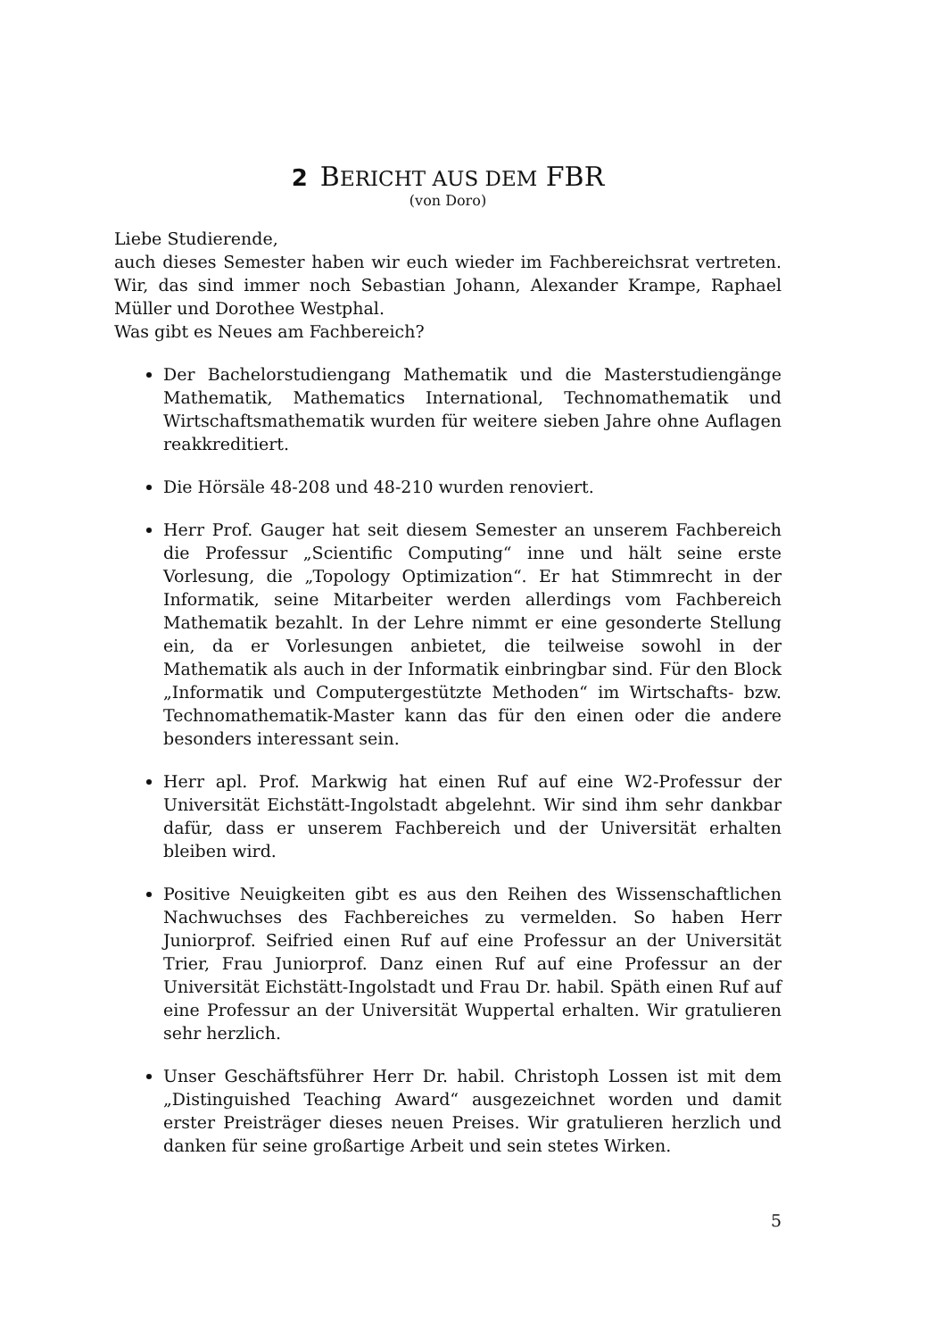2 BERICHT AUS DEM FBR
(von Doro)
Liebe Studierende,
auch dieses Semester haben wir euch wieder im Fachbereichsrat vertreten. Wir, das sind immer noch Sebastian Johann, Alexander Krampe, Raphael Müller und Dorothee Westphal.
Was gibt es Neues am Fachbereich?
Der Bachelorstudiengang Mathematik und die Masterstudiengänge Mathematik, Mathematics International, Technomathematik und Wirtschaftsmathematik wurden für weitere sieben Jahre ohne Auflagen reakkreditiert.
Die Hörsäle 48-208 und 48-210 wurden renoviert.
Herr Prof. Gauger hat seit diesem Semester an unserem Fachbereich die Professur „Scientific Computing“ inne und hält seine erste Vorlesung, die „Topology Optimization“. Er hat Stimmrecht in der Informatik, seine Mitarbeiter werden allerdings vom Fachbereich Mathematik bezahlt. In der Lehre nimmt er eine gesonderte Stellung ein, da er Vorlesungen anbietet, die teilweise sowohl in der Mathematik als auch in der Informatik einbringbar sind. Für den Block „Informatik und Computergestützte Methoden“ im Wirtschafts- bzw. Technomathematik-Master kann das für den einen oder die andere besonders interessant sein.
Herr apl. Prof. Markwig hat einen Ruf auf eine W2-Professur der Universität Eichstätt-Ingolstadt abgelehnt. Wir sind ihm sehr dankbar dafür, dass er unserem Fachbereich und der Universität erhalten bleiben wird.
Positive Neuigkeiten gibt es aus den Reihen des Wissenschaftlichen Nachwuchses des Fachbereiches zu vermelden. So haben Herr Juniorprof. Seifried einen Ruf auf eine Professur an der Universität Trier, Frau Juniorprof. Danz einen Ruf auf eine Professur an der Universität Eichstätt-Ingolstadt und Frau Dr. habil. Späth einen Ruf auf eine Professur an der Universität Wuppertal erhalten. Wir gratulieren sehr herzlich.
Unser Geschäftsführer Herr Dr. habil. Christoph Lossen ist mit dem „Distinguished Teaching Award“ ausgezeichnet worden und damit erster Preisträger dieses neuen Preises. Wir gratulieren herzlich und danken für seine großartige Arbeit und sein stetes Wirken.
5